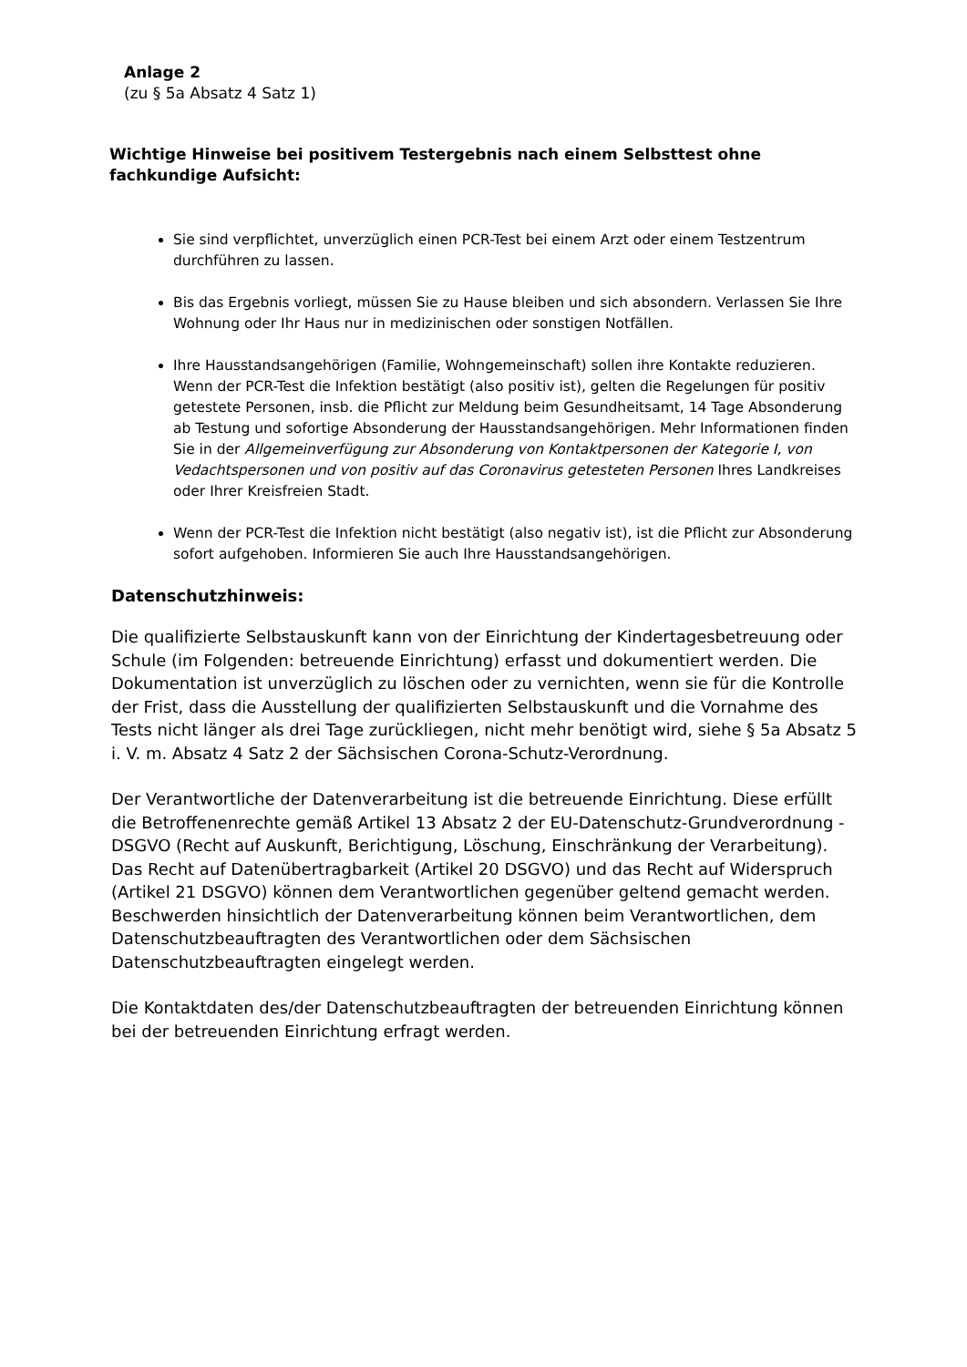Anlage 2
(zu § 5a Absatz 4 Satz 1)
Wichtige Hinweise bei positivem Testergebnis nach einem Selbsttest ohne fachkundige Aufsicht:
Sie sind verpflichtet, unverzüglich einen PCR-Test bei einem Arzt oder einem Testzentrum durchführen zu lassen.
Bis das Ergebnis vorliegt, müssen Sie zu Hause bleiben und sich absondern. Verlassen Sie Ihre Wohnung oder Ihr Haus nur in medizinischen oder sonstigen Notfällen.
Ihre Hausstandsangehörigen (Familie, Wohngemeinschaft) sollen ihre Kontakte reduzieren. Wenn der PCR-Test die Infektion bestätigt (also positiv ist), gelten die Regelungen für positiv getestete Personen, insb. die Pflicht zur Meldung beim Gesundheitsamt, 14 Tage Absonderung ab Testung und sofortige Absonderung der Hausstandsangehörigen. Mehr Informationen finden Sie in der Allgemeinverfügung zur Absonderung von Kontaktpersonen der Kategorie I, von Vedachtspersonen und von positiv auf das Coronavirus getesteten Personen Ihres Landkreises oder Ihrer Kreisfreien Stadt.
Wenn der PCR-Test die Infektion nicht bestätigt (also negativ ist), ist die Pflicht zur Absonderung sofort aufgehoben. Informieren Sie auch Ihre Hausstandsangehörigen.
Datenschutzhinweis:
Die qualifizierte Selbstauskunft kann von der Einrichtung der Kindertagesbetreuung oder Schule (im Folgenden: betreuende Einrichtung) erfasst und dokumentiert werden. Die Dokumentation ist unverzüglich zu löschen oder zu vernichten, wenn sie für die Kontrolle der Frist, dass die Ausstellung der qualifizierten Selbstauskunft und die Vornahme des Tests nicht länger als drei Tage zurückliegen, nicht mehr benötigt wird, siehe § 5a Absatz 5 i. V. m. Absatz 4 Satz 2 der Sächsischen Corona-Schutz-Verordnung.
Der Verantwortliche der Datenverarbeitung ist die betreuende Einrichtung. Diese erfüllt die Betroffenenrechte gemäß Artikel 13 Absatz 2 der EU-Datenschutz-Grundverordnung - DSGVO (Recht auf Auskunft, Berichtigung, Löschung, Einschränkung der Verarbeitung). Das Recht auf Datenübertragbarkeit (Artikel 20 DSGVO) und das Recht auf Widerspruch (Artikel 21 DSGVO) können dem Verantwortlichen gegenüber geltend gemacht werden. Beschwerden hinsichtlich der Datenverarbeitung können beim Verantwortlichen, dem Datenschutzbeauftragten des Verantwortlichen oder dem Sächsischen Datenschutzbeauftragten eingelegt werden.
Die Kontaktdaten des/der Datenschutzbeauftragten der betreuenden Einrichtung können bei der betreuenden Einrichtung erfragt werden.